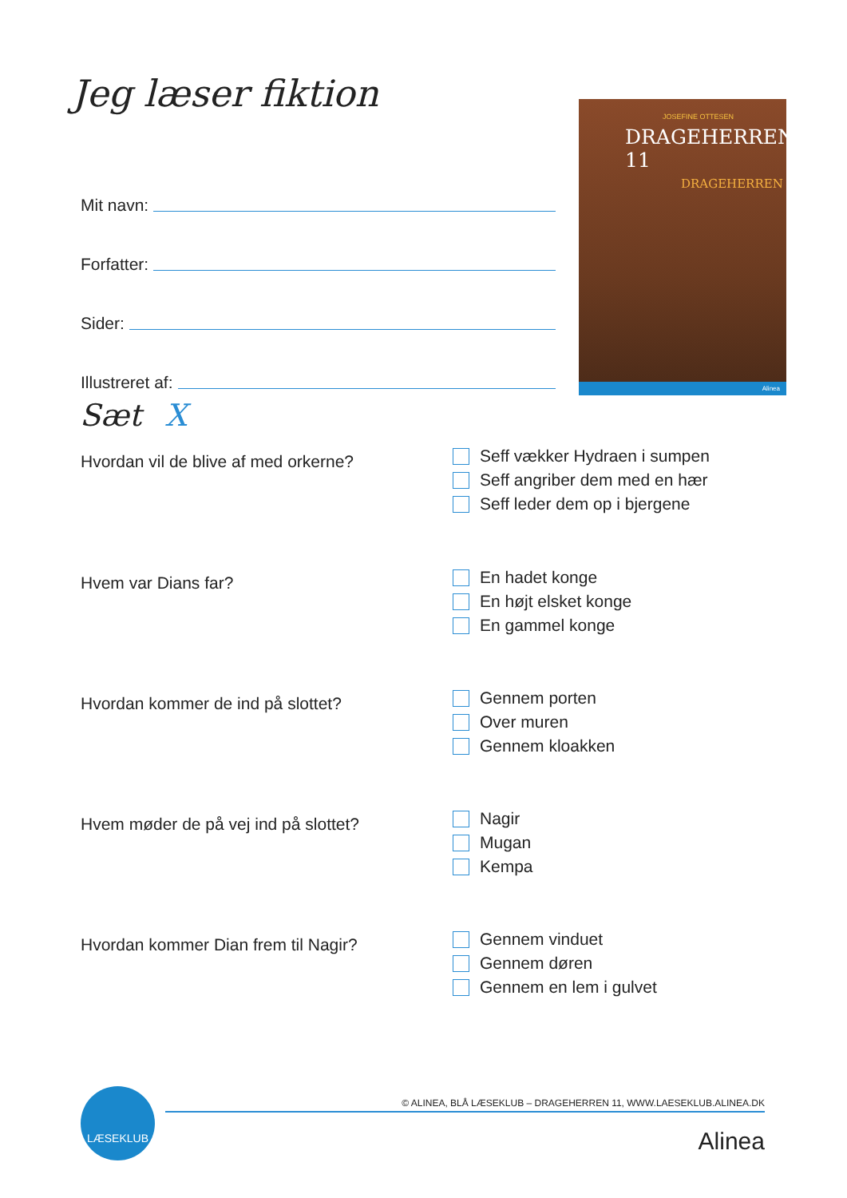Jeg læser fiktion
Mit navn:
Forfatter:
Sider:
Illustreret af:
JOSEFINE OTTESEN
DRAGEHERREN 11
DRAGEHERREN
Alinea
Sæt X
Hvordan vil de blive af med orkerne?
Seff vækker Hydraen i sumpen
Seff angriber dem med en hær
Seff leder dem op i bjergene
Hvem var Dians far?
En hadet konge
En højt elsket konge
En gammel konge
Hvordan kommer de ind på slottet?
Gennem porten
Over muren
Gennem kloakken
Hvem møder de på vej ind på slottet?
Nagir
Mugan
Kempa
Hvordan kommer Dian frem til Nagir?
Gennem vinduet
Gennem døren
Gennem en lem i gulvet
LÆSEKLUB
© ALINEA, BLÅ LÆSEKLUB – DRAGEHERREN 11, WWW.LAESEKLUB.ALINEA.DK
Alinea